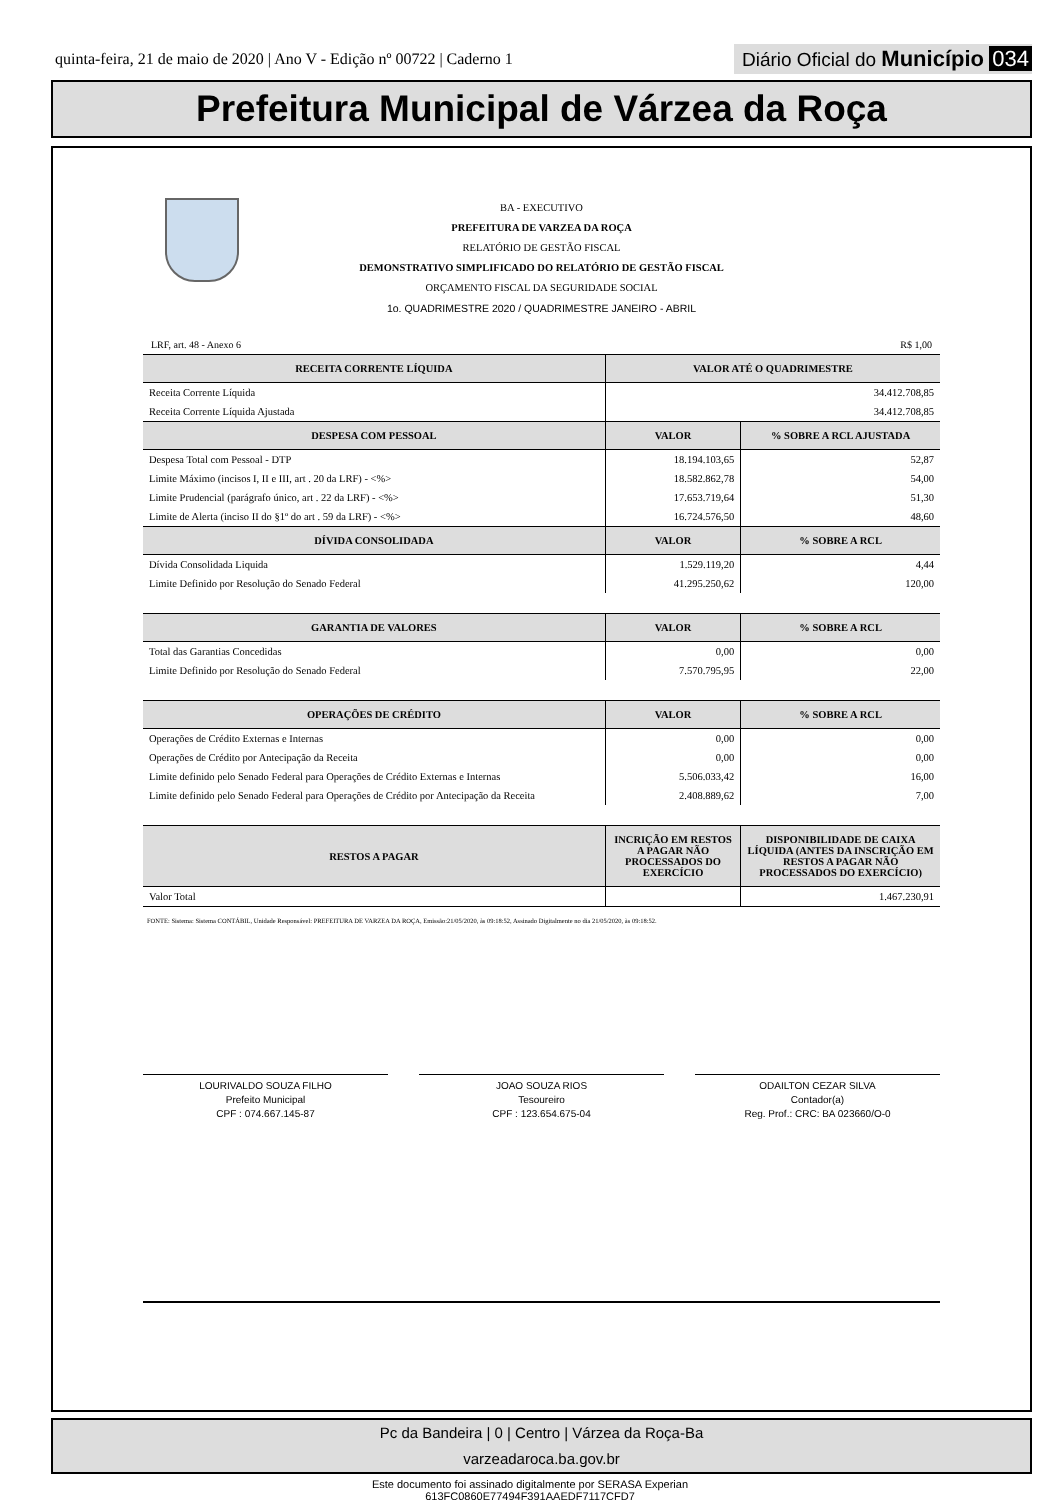quinta-feira, 21 de maio de 2020 | Ano V - Edição nº 00722 | Caderno 1
Diário Oficial do Município 034
Prefeitura Municipal de Várzea da Roça
BA - EXECUTIVO
PREFEITURA DE VARZEA DA ROÇA
RELATÓRIO DE GESTÃO FISCAL
DEMONSTRATIVO SIMPLIFICADO DO RELATÓRIO DE GESTÃO FISCAL
ORÇAMENTO FISCAL DA SEGURIDADE SOCIAL
1o. QUADRIMESTRE 2020 / QUADRIMESTRE JANEIRO - ABRIL
LRF, art. 48 - Anexo 6 R$ 1,00
| RECEITA CORRENTE LÍQUIDA | VALOR ATÉ O QUADRIMESTRE | |
| --- | --- | --- |
| Receita Corrente Líquida | 34.412.708,85 | |
| Receita Corrente Líquida Ajustada | 34.412.708,85 | |
| DESPESA COM PESSOAL | VALOR | % SOBRE A RCL AJUSTADA |
| Despesa Total com Pessoal - DTP | 18.194.103,65 | 52,87 |
| Limite Máximo (incisos I, II e III, art . 20 da LRF) - <%> | 18.582.862,78 | 54,00 |
| Limite Prudencial (parágrafo único, art . 22 da LRF) - <%> | 17.653.719,64 | 51,30 |
| Limite de Alerta (inciso II do §1º do art . 59 da LRF) - <%> | 16.724.576,50 | 48,60 |
| DÍVIDA CONSOLIDADA | VALOR | % SOBRE A RCL |
| Dívida Consolidada Liquida | 1.529.119,20 | 4,44 |
| Limite Definido por Resolução do Senado Federal | 41.295.250,62 | 120,00 |
| GARANTIA DE VALORES | VALOR | % SOBRE A RCL |
| Total das Garantias Concedidas | 0,00 | 0,00 |
| Limite Definido por Resolução do Senado Federal | 7.570.795,95 | 22,00 |
| OPERAÇÕES DE CRÉDITO | VALOR | % SOBRE A RCL |
| Operações de Crédito Externas e Internas | 0,00 | 0,00 |
| Operações de Crédito por Antecipação da Receita | 0,00 | 0,00 |
| Limite definido pelo Senado Federal para Operações de Crédito Externas e Internas | 5.506.033,42 | 16,00 |
| Limite definido pelo Senado Federal para Operações de Crédito por Antecipação da Receita | 2.408.889,62 | 7,00 |
| RESTOS A PAGAR | INCRIÇÃO EM RESTOS A PAGAR NÃO PROCESSADOS DO EXERCÍCIO | DISPONIBILIDADE DE CAIXA LÍQUIDA (ANTES DA INSCRIÇÃO EM RESTOS A PAGAR NÃO PROCESSADOS DO EXERCÍCIO) |
| Valor Total | | 1.467.230,91 |
FONTE: Sistema: Sistema CONTÁBIL, Unidade Responsável: PREFEITURA DE VARZEA DA ROÇA, Emissão:21/05/2020, às 09:18:52, Assinado Digitalmente no dia 21/05/2020, às 09:18:52.
LOURIVALDO SOUZA FILHO
Prefeito Municipal
CPF : 074.667.145-87
JOAO SOUZA RIOS
Tesoureiro
CPF : 123.654.675-04
ODAILTON CEZAR SILVA
Contador(a)
Reg. Prof.: CRC: BA 023660/O-0
Pc da Bandeira | 0 | Centro | Várzea da Roça-Ba
varzeadaroca.ba.gov.br
Este documento foi assinado digitalmente por SERASA Experian
613FC0860E77494F391AAEDF7117CFD7